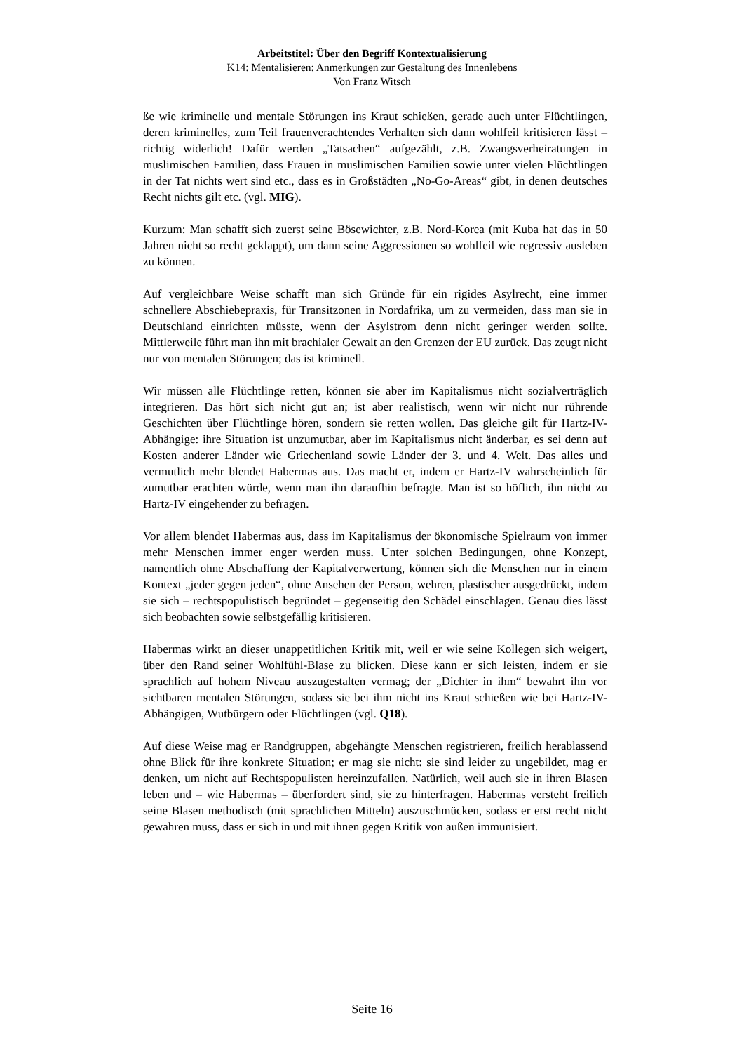Arbeitstitel: Über den Begriff Kontextualisierung
K14: Mentalisieren: Anmerkungen zur Gestaltung des Innenlebens
Von Franz Witsch
ße wie kriminelle und mentale Störungen ins Kraut schießen, gerade auch unter Flüchtlingen, deren kriminelles, zum Teil frauenverachtendes Verhalten sich dann wohlfeil kritisieren lässt – richtig widerlich! Dafür werden „Tatsachen“ aufgezählt, z.B. Zwangsverheiratungen in muslimischen Familien, dass Frauen in muslimischen Familien sowie unter vielen Flüchtlingen in der Tat nichts wert sind etc., dass es in Großstädten „No-Go-Areas“ gibt, in denen deutsches Recht nichts gilt etc. (vgl. MIG).
Kurzum: Man schafft sich zuerst seine Bösewichter, z.B. Nord-Korea (mit Kuba hat das in 50 Jahren nicht so recht geklappt), um dann seine Aggressionen so wohlfeil wie regressiv ausleben zu können.
Auf vergleichbare Weise schafft man sich Gründe für ein rigides Asylrecht, eine immer schnellere Abschiebepraxis, für Transitzonen in Nordafrika, um zu vermeiden, dass man sie in Deutschland einrichten müsste, wenn der Asylstrom denn nicht geringer werden sollte. Mittlerweile führt man ihn mit brachialer Gewalt an den Grenzen der EU zurück. Das zeugt nicht nur von mentalen Störungen; das ist kriminell.
Wir müssen alle Flüchtlinge retten, können sie aber im Kapitalismus nicht sozialverträglich integrieren. Das hört sich nicht gut an; ist aber realistisch, wenn wir nicht nur rührende Geschichten über Flüchtlinge hören, sondern sie retten wollen. Das gleiche gilt für Hartz-IV-Abhängige: ihre Situation ist unzumutbar, aber im Kapitalismus nicht änderbar, es sei denn auf Kosten anderer Länder wie Griechenland sowie Länder der 3. und 4. Welt. Das alles und vermutlich mehr blendet Habermas aus. Das macht er, indem er Hartz-IV wahrscheinlich für zumutbar erachten würde, wenn man ihn daraufhin befragte. Man ist so höflich, ihn nicht zu Hartz-IV eingehender zu befragen.
Vor allem blendet Habermas aus, dass im Kapitalismus der ökonomische Spielraum von immer mehr Menschen immer enger werden muss. Unter solchen Bedingungen, ohne Konzept, namentlich ohne Abschaffung der Kapitalverwertung, können sich die Menschen nur in einem Kontext „jeder gegen jeden“, ohne Ansehen der Person, wehren, plastischer ausgedrückt, indem sie sich – rechtspopulistisch begründet – gegenseitig den Schädel einschlagen. Genau dies lässt sich beobachten sowie selbstgefällig kritisieren.
Habermas wirkt an dieser unappetitlichen Kritik mit, weil er wie seine Kollegen sich weigert, über den Rand seiner Wohlfühl-Blase zu blicken. Diese kann er sich leisten, indem er sie sprachlich auf hohem Niveau auszugestalten vermag; der „Dichter in ihm“ bewahrt ihn vor sichtbaren mentalen Störungen, sodass sie bei ihm nicht ins Kraut schießen wie bei Hartz-IV-Abhängigen, Wutbürgern oder Flüchtlingen (vgl. Q18).
Auf diese Weise mag er Randgruppen, abgehängte Menschen registrieren, freilich herablassend ohne Blick für ihre konkrete Situation; er mag sie nicht: sie sind leider zu ungebildet, mag er denken, um nicht auf Rechtspopulisten hereinzufallen. Natürlich, weil auch sie in ihren Blasen leben und – wie Habermas – überfordert sind, sie zu hinterfragen. Habermas versteht freilich seine Blasen methodisch (mit sprachlichen Mitteln) auszuschmücken, sodass er erst recht nicht gewahren muss, dass er sich in und mit ihnen gegen Kritik von außen immunisiert.
Seite 16